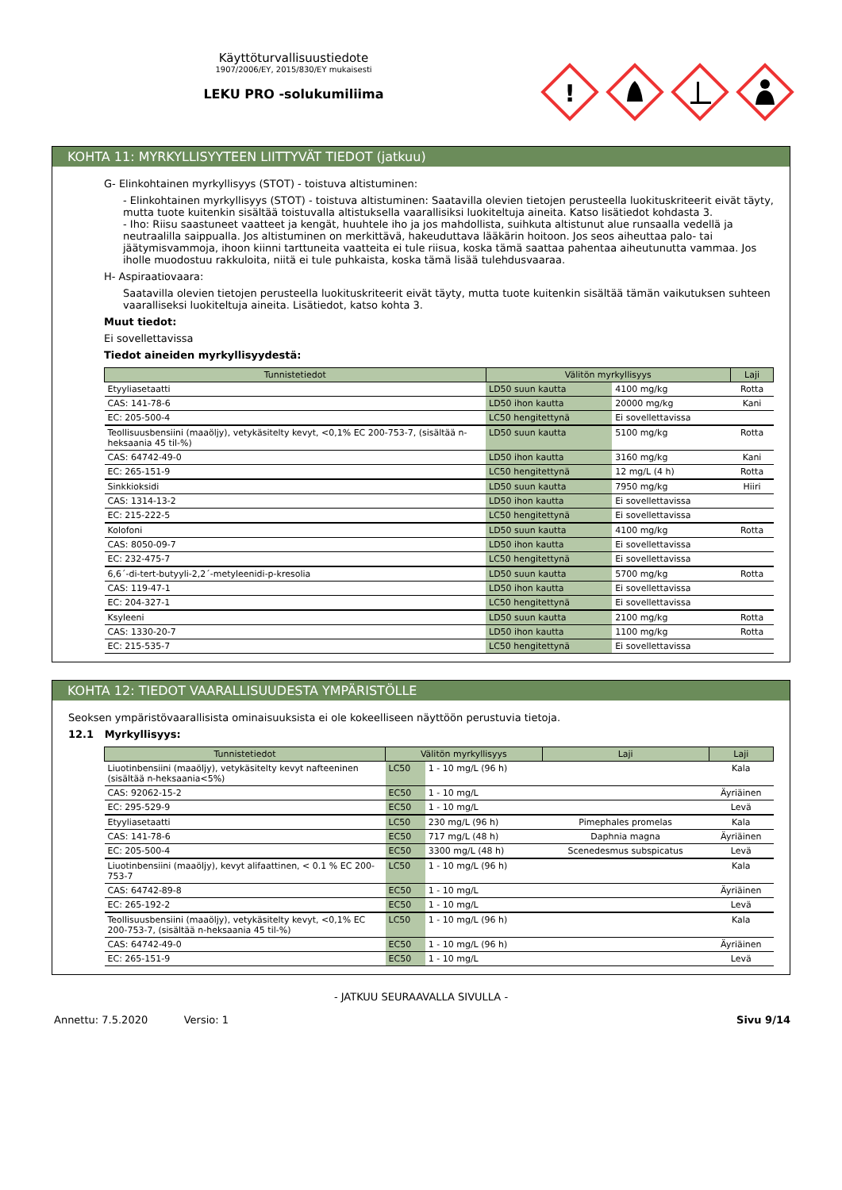Käyttöturvallisuustiedote
1907/2006/EY, 2015/830/EY mukaisesti
LEKU PRO -solukumiliima
!
KOHTA 11: MYRKYLLISYYTEEN LIITTYVÄT TIEDOT (jatkuu)
G- Elinkohtainen myrkyllisyys (STOT) - toistuva altistuminen:
- Elinkohtainen myrkyllisyys (STOT) - toistuva altistuminen: Saatavilla olevien tietojen perusteella luokituskriteerit eivät täyty, mutta tuote kuitenkin sisältää toistuvalla altistuksella vaarallisiksi luokiteltuja aineita. Katso lisätiedot kohdasta 3.
- Iho: Riisu saastuneet vaatteet ja kengät, huuhtele iho ja jos mahdollista, suihkuta altistunut alue runsaalla vedellä ja neutraalilla saippualla. Jos altistuminen on merkittävä, hakeuduttava lääkärin hoitoon. Jos seos aiheuttaa palo- tai jäätymisvammoja, ihoon kiinni tarttuneita vaatteita ei tule riisua, koska tämä saattaa pahentaa aiheutunutta vammaa. Jos iholle muodostuu rakkuloita, niitä ei tule puhkaista, koska tämä lisää tulehdusvaaraa.
H- Aspiraatiovaara:
Saatavilla olevien tietojen perusteella luokituskriteerit eivät täyty, mutta tuote kuitenkin sisältää tämän vaikutuksen suhteen vaaralliseksi luokiteltuja aineita. Lisätiedot, katso kohta 3.
Muut tiedot:
Ei sovellettavissa
Tiedot aineiden myrkyllisyydestä:
| Tunnistetiedot | Välitön myrkyllisyys | | Laji |
| --- | --- | --- | --- |
| Etyyliasetaatti | LD50 suun kautta | 4100 mg/kg | Rotta |
| CAS: 141-78-6 | LD50 ihon kautta | 20000 mg/kg | Kani |
| EC: 205-500-4 | LC50 hengitettynä | Ei sovellettavissa | |
| Teollisuusbensiini (maaöljy), vetykäsitelty kevyt, <0,1% EC 200-753-7, (sisältää n-heksaania 45 til-%) | LD50 suun kautta | 5100 mg/kg | Rotta |
| CAS: 64742-49-0 | LD50 ihon kautta | 3160 mg/kg | Kani |
| EC: 265-151-9 | LC50 hengitettynä | 12 mg/L (4 h) | Rotta |
| Sinkkioksidi | LD50 suun kautta | 7950 mg/kg | Hiiri |
| CAS: 1314-13-2 | LD50 ihon kautta | Ei sovellettavissa | |
| EC: 215-222-5 | LC50 hengitettynä | Ei sovellettavissa | |
| Kolofoni | LD50 suun kautta | 4100 mg/kg | Rotta |
| CAS: 8050-09-7 | LD50 ihon kautta | Ei sovellettavissa | |
| EC: 232-475-7 | LC50 hengitettynä | Ei sovellettavissa | |
| 6,6´-di-tert-butyyli-2,2´-metyleenidi-p-kresolia | LD50 suun kautta | 5700 mg/kg | Rotta |
| CAS: 119-47-1 | LD50 ihon kautta | Ei sovellettavissa | |
| EC: 204-327-1 | LC50 hengitettynä | Ei sovellettavissa | |
| Ksyleeni | LD50 suun kautta | 2100 mg/kg | Rotta |
| CAS: 1330-20-7 | LD50 ihon kautta | 1100 mg/kg | Rotta |
| EC: 215-535-7 | LC50 hengitettynä | Ei sovellettavissa | |
KOHTA 12: TIEDOT VAARALLISUUDESTA YMPÄRISTÖLLE
Seoksen ympäristövaarallisista ominaisuuksista ei ole kokeelliseen näyttöön perustuvia tietoja.
12.1 Myrkyllisyys:
| Tunnistetiedot | Välitön myrkyllisyys | | Laji | Laji |
| --- | --- | --- | --- | --- |
| Liuotinbensiini (maaöljy), vetykäsitelty kevyt nafteeninen (sisältää n-heksaania<5%) | LC50 | 1 - 10 mg/L (96 h) | | Kala |
| CAS: 92062-15-2 | EC50 | 1 - 10 mg/L | | Äyriäinen |
| EC: 295-529-9 | EC50 | 1 - 10 mg/L | | Levä |
| Etyyliasetaatti | LC50 | 230 mg/L (96 h) | Pimephales promelas | Kala |
| CAS: 141-78-6 | EC50 | 717 mg/L (48 h) | Daphnia magna | Äyriäinen |
| EC: 205-500-4 | EC50 | 3300 mg/L (48 h) | Scenedesmus subspicatus | Levä |
| Liuotinbensiini (maaöljy), kevyt alifaattinen, < 0.1 % EC 200-753-7 | LC50 | 1 - 10 mg/L (96 h) | | Kala |
| CAS: 64742-89-8 | EC50 | 1 - 10 mg/L | | Äyriäinen |
| EC: 265-192-2 | EC50 | 1 - 10 mg/L | | Levä |
| Teollisuusbensiini (maaöljy), vetykäsitelty kevyt, <0,1% EC 200-753-7, (sisältää n-heksaania 45 til-%) | LC50 | 1 - 10 mg/L (96 h) | | Kala |
| CAS: 64742-49-0 | EC50 | 1 - 10 mg/L (96 h) | | Äyriäinen |
| EC: 265-151-9 | EC50 | 1 - 10 mg/L | | Levä |
- JATKUU SEURAAVALLA SIVULLA -
Annettu: 7.5.2020 Versio: 1 Sivu 9/14